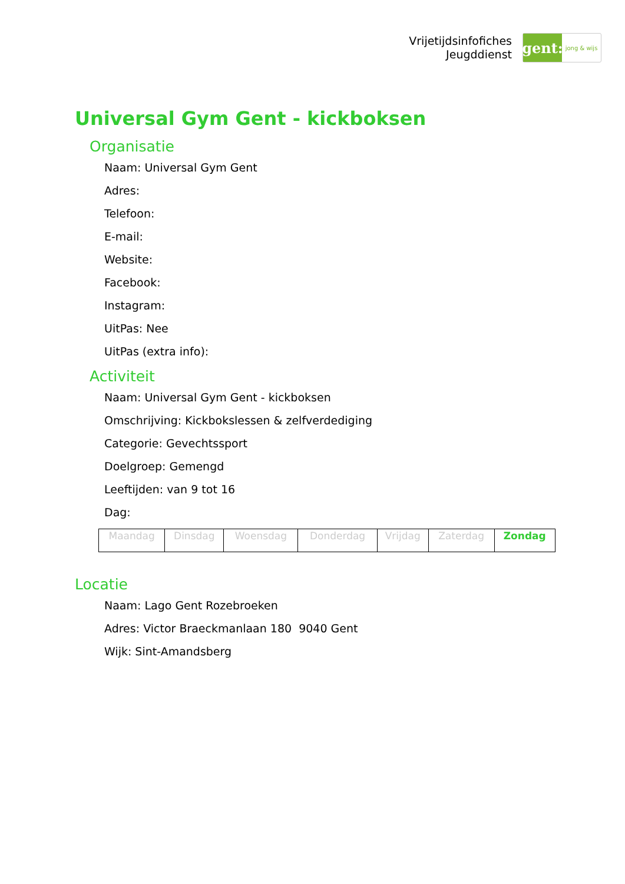Vrijetijdsinfofiches
Jeugddienst
gent:
jong & wijs
Universal Gym Gent - kickboksen
Organisatie
Naam: Universal Gym Gent
Adres:
Telefoon:
E-mail:
Website:
Facebook:
Instagram:
UitPas: Nee
UitPas (extra info):
Activiteit
Naam: Universal Gym Gent - kickboksen
Omschrijving: Kickbokslessen & zelfverdediging
Categorie: Gevechtssport
Doelgroep: Gemengd
Leeftijden: van 9 tot 16
Dag:
| Maandag | Dinsdag | Woensdag | Donderdag | Vrijdag | Zaterdag | Zondag |
Locatie
Naam: Lago Gent Rozebroeken
Adres: Victor Braeckmanlaan 180 9040 Gent
Wijk: Sint-Amandsberg